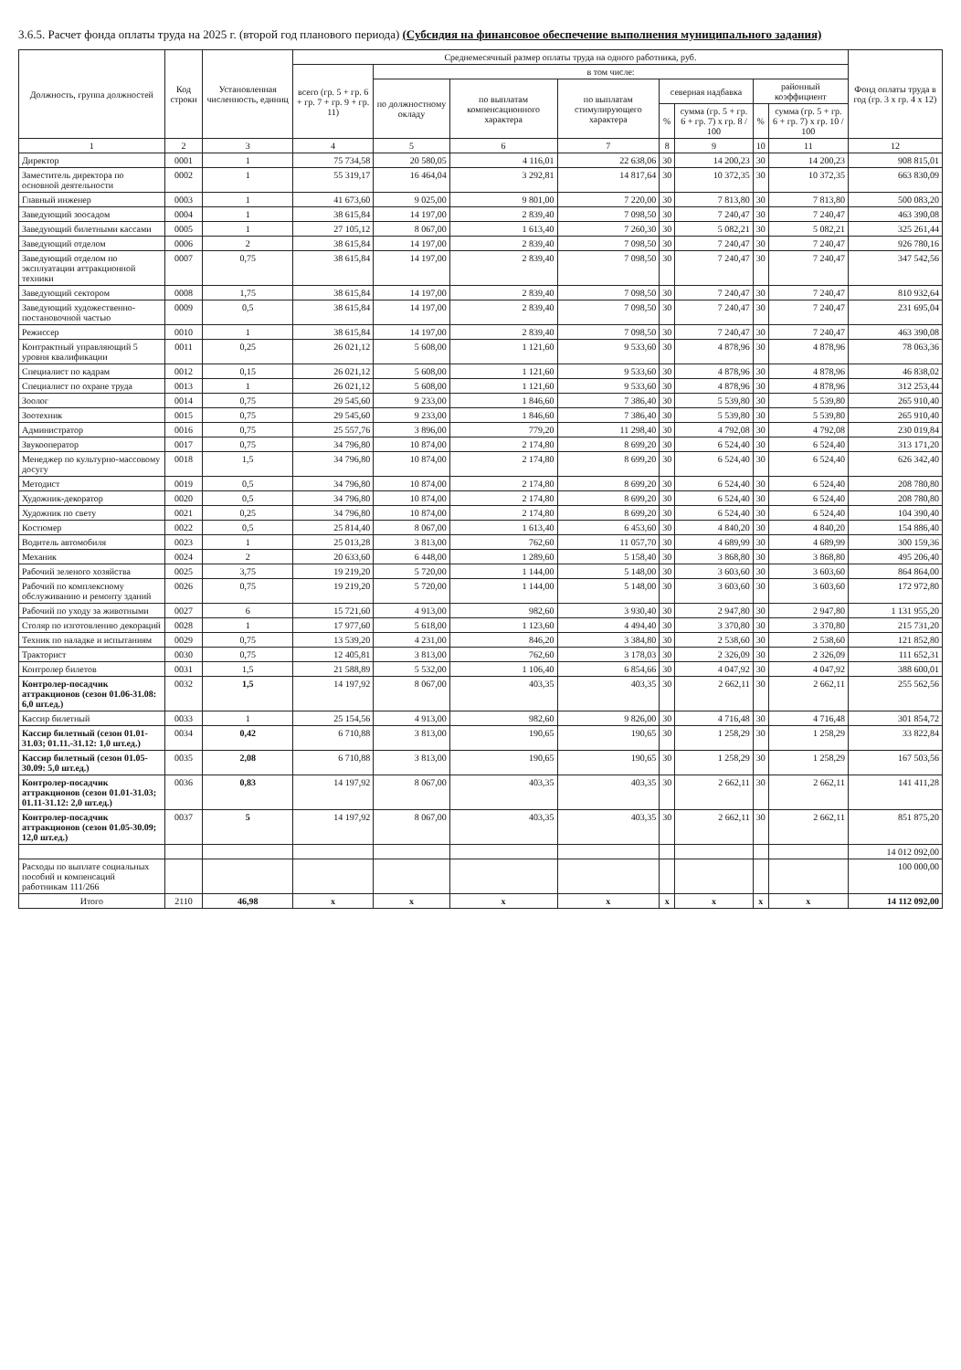3.6.5. Расчет фонда оплаты труда на 2025 г. (второй год планового периода) (Субсидия на финансовое обеспечение выполнения муниципального задания)
| Должность, группа должностей | Код строки | Установленная численность, единиц | Среднемесячный размер оплаты труда на одного работника, руб. | | | | | | | | Фонд оплаты труда в год (гр. 3 x гр. 4 x 12) |
| --- | --- | --- | --- | --- | --- | --- | --- | --- | --- | --- | --- |
| | | | всего (гр. 5 + гр. 6 + гр. 7 + гр. 9 + гр. 11) | в том числе: | | | | | | | |
| | | | | по должностному окладу | по выплатам компенсационного характера | по выплатам стимулирующего характера | северная надбавка | | районный коэффициент | | |
| | | | | | | | % | сумма (гр. 5 + гр. 6 + гр. 7) x гр. 8 / 100 | % | сумма (гр. 5 + гр. 6 + гр. 7) x гр. 10 / 100 | |
| 1 | 2 | 3 | 4 | 5 | 6 | 7 | 8 | 9 | 10 | 11 | 12 |
| Директор | 0001 | 1 | 75 734,58 | 20 580,05 | 4 116,01 | 22 638,06 | 30 | 14 200,23 | 30 | 14 200,23 | 908 815,01 |
| Заместитель директора по основной деятельности | 0002 | 1 | 55 319,17 | 16 464,04 | 3 292,81 | 14 817,64 | 30 | 10 372,35 | 30 | 10 372,35 | 663 830,09 |
| Главный инженер | 0003 | 1 | 41 673,60 | 9 025,00 | 9 801,00 | 7 220,00 | 30 | 7 813,80 | 30 | 7 813,80 | 500 083,20 |
| Заведующий зоосадом | 0004 | 1 | 38 615,84 | 14 197,00 | 2 839,40 | 7 098,50 | 30 | 7 240,47 | 30 | 7 240,47 | 463 390,08 |
| Заведующий билетными кассами | 0005 | 1 | 27 105,12 | 8 067,00 | 1 613,40 | 7 260,30 | 30 | 5 082,21 | 30 | 5 082,21 | 325 261,44 |
| Заведующий отделом | 0006 | 2 | 38 615,84 | 14 197,00 | 2 839,40 | 7 098,50 | 30 | 7 240,47 | 30 | 7 240,47 | 926 780,16 |
| Заведующий отделом по эксплуатации аттракционной техники | 0007 | 0,75 | 38 615,84 | 14 197,00 | 2 839,40 | 7 098,50 | 30 | 7 240,47 | 30 | 7 240,47 | 347 542,56 |
| Заведующий сектором | 0008 | 1,75 | 38 615,84 | 14 197,00 | 2 839,40 | 7 098,50 | 30 | 7 240,47 | 30 | 7 240,47 | 810 932,64 |
| Заведующий художественно-постановочной частью | 0009 | 0,5 | 38 615,84 | 14 197,00 | 2 839,40 | 7 098,50 | 30 | 7 240,47 | 30 | 7 240,47 | 231 695,04 |
| Режиссер | 0010 | 1 | 38 615,84 | 14 197,00 | 2 839,40 | 7 098,50 | 30 | 7 240,47 | 30 | 7 240,47 | 463 390,08 |
| Контрактный управляющий 5 уровня квалификации | 0011 | 0,25 | 26 021,12 | 5 608,00 | 1 121,60 | 9 533,60 | 30 | 4 878,96 | 30 | 4 878,96 | 78 063,36 |
| Специалист по кадрам | 0012 | 0,15 | 26 021,12 | 5 608,00 | 1 121,60 | 9 533,60 | 30 | 4 878,96 | 30 | 4 878,96 | 46 838,02 |
| Специалист по охране труда | 0013 | 1 | 26 021,12 | 5 608,00 | 1 121,60 | 9 533,60 | 30 | 4 878,96 | 30 | 4 878,96 | 312 253,44 |
| Зоолог | 0014 | 0,75 | 29 545,60 | 9 233,00 | 1 846,60 | 7 386,40 | 30 | 5 539,80 | 30 | 5 539,80 | 265 910,40 |
| Зоотехник | 0015 | 0,75 | 29 545,60 | 9 233,00 | 1 846,60 | 7 386,40 | 30 | 5 539,80 | 30 | 5 539,80 | 265 910,40 |
| Администратор | 0016 | 0,75 | 25 557,76 | 3 896,00 | 779,20 | 11 298,40 | 30 | 4 792,08 | 30 | 4 792,08 | 230 019,84 |
| Звукооператор | 0017 | 0,75 | 34 796,80 | 10 874,00 | 2 174,80 | 8 699,20 | 30 | 6 524,40 | 30 | 6 524,40 | 313 171,20 |
| Менеджер по культурно-массовому досугу | 0018 | 1,5 | 34 796,80 | 10 874,00 | 2 174,80 | 8 699,20 | 30 | 6 524,40 | 30 | 6 524,40 | 626 342,40 |
| Методист | 0019 | 0,5 | 34 796,80 | 10 874,00 | 2 174,80 | 8 699,20 | 30 | 6 524,40 | 30 | 6 524,40 | 208 780,80 |
| Художник-декоратор | 0020 | 0,5 | 34 796,80 | 10 874,00 | 2 174,80 | 8 699,20 | 30 | 6 524,40 | 30 | 6 524,40 | 208 780,80 |
| Художник по свету | 0021 | 0,25 | 34 796,80 | 10 874,00 | 2 174,80 | 8 699,20 | 30 | 6 524,40 | 30 | 6 524,40 | 104 390,40 |
| Костюмер | 0022 | 0,5 | 25 814,40 | 8 067,00 | 1 613,40 | 6 453,60 | 30 | 4 840,20 | 30 | 4 840,20 | 154 886,40 |
| Водитель автомобиля | 0023 | 1 | 25 013,28 | 3 813,00 | 762,60 | 11 057,70 | 30 | 4 689,99 | 30 | 4 689,99 | 300 159,36 |
| Механик | 0024 | 2 | 20 633,60 | 6 448,00 | 1 289,60 | 5 158,40 | 30 | 3 868,80 | 30 | 3 868,80 | 495 206,40 |
| Рабочий зеленого хозяйства | 0025 | 3,75 | 19 219,20 | 5 720,00 | 1 144,00 | 5 148,00 | 30 | 3 603,60 | 30 | 3 603,60 | 864 864,00 |
| Рабочий по комплексному обслуживанию и ремонту зданий | 0026 | 0,75 | 19 219,20 | 5 720,00 | 1 144,00 | 5 148,00 | 30 | 3 603,60 | 30 | 3 603,60 | 172 972,80 |
| Рабочий по уходу за животными | 0027 | 6 | 15 721,60 | 4 913,00 | 982,60 | 3 930,40 | 30 | 2 947,80 | 30 | 2 947,80 | 1 131 955,20 |
| Столяр по изготовлению декораций | 0028 | 1 | 17 977,60 | 5 618,00 | 1 123,60 | 4 494,40 | 30 | 3 370,80 | 30 | 3 370,80 | 215 731,20 |
| Техник по наладке и испытаниям | 0029 | 0,75 | 13 539,20 | 4 231,00 | 846,20 | 3 384,80 | 30 | 2 538,60 | 30 | 2 538,60 | 121 852,80 |
| Тракторист | 0030 | 0,75 | 12 405,81 | 3 813,00 | 762,60 | 3 178,03 | 30 | 2 326,09 | 30 | 2 326,09 | 111 652,31 |
| Контролер билетов | 0031 | 1,5 | 21 588,89 | 5 532,00 | 1 106,40 | 6 854,66 | 30 | 4 047,92 | 30 | 4 047,92 | 388 600,01 |
| Контролер-посадчик аттракционов (сезон 01.06-31.08: 6,0 шт.ед.) | 0032 | 1,5 | 14 197,92 | 8 067,00 | 403,35 | 403,35 | 30 | 2 662,11 | 30 | 2 662,11 | 255 562,56 |
| Кассир билетный | 0033 | 1 | 25 154,56 | 4 913,00 | 982,60 | 9 826,00 | 30 | 4 716,48 | 30 | 4 716,48 | 301 854,72 |
| Кассир билетный (сезон 01.01-31.03; 01.11.-31.12: 1,0 шт.ед.) | 0034 | 0,42 | 6 710,88 | 3 813,00 | 190,65 | 190,65 | 30 | 1 258,29 | 30 | 1 258,29 | 33 822,84 |
| Кассир билетный (сезон 01.05-30.09: 5,0 шт.ед.) | 0035 | 2,08 | 6 710,88 | 3 813,00 | 190,65 | 190,65 | 30 | 1 258,29 | 30 | 1 258,29 | 167 503,56 |
| Контролер-посадчик аттракционов (сезон 01.01-31.03; 01.11-31.12: 2,0 шт.ед.) | 0036 | 0,83 | 14 197,92 | 8 067,00 | 403,35 | 403,35 | 30 | 2 662,11 | 30 | 2 662,11 | 141 411,28 |
| Контролер-посадчик аттракционов (сезон 01.05-30.09; 12,0 шт.ед.) | 0037 | 5 | 14 197,92 | 8 067,00 | 403,35 | 403,35 | 30 | 2 662,11 | 30 | 2 662,11 | 851 875,20 |
| | | | | | | | | | | | 14 012 092,00 |
| Расходы по выплате социальных пособий и компенсаций работникам 111/266 | | | | | | | | | | | 100 000,00 |
| Итого | 2110 | 46,98 | x | x | x | x | x | x | x | x | 14 112 092,00 |